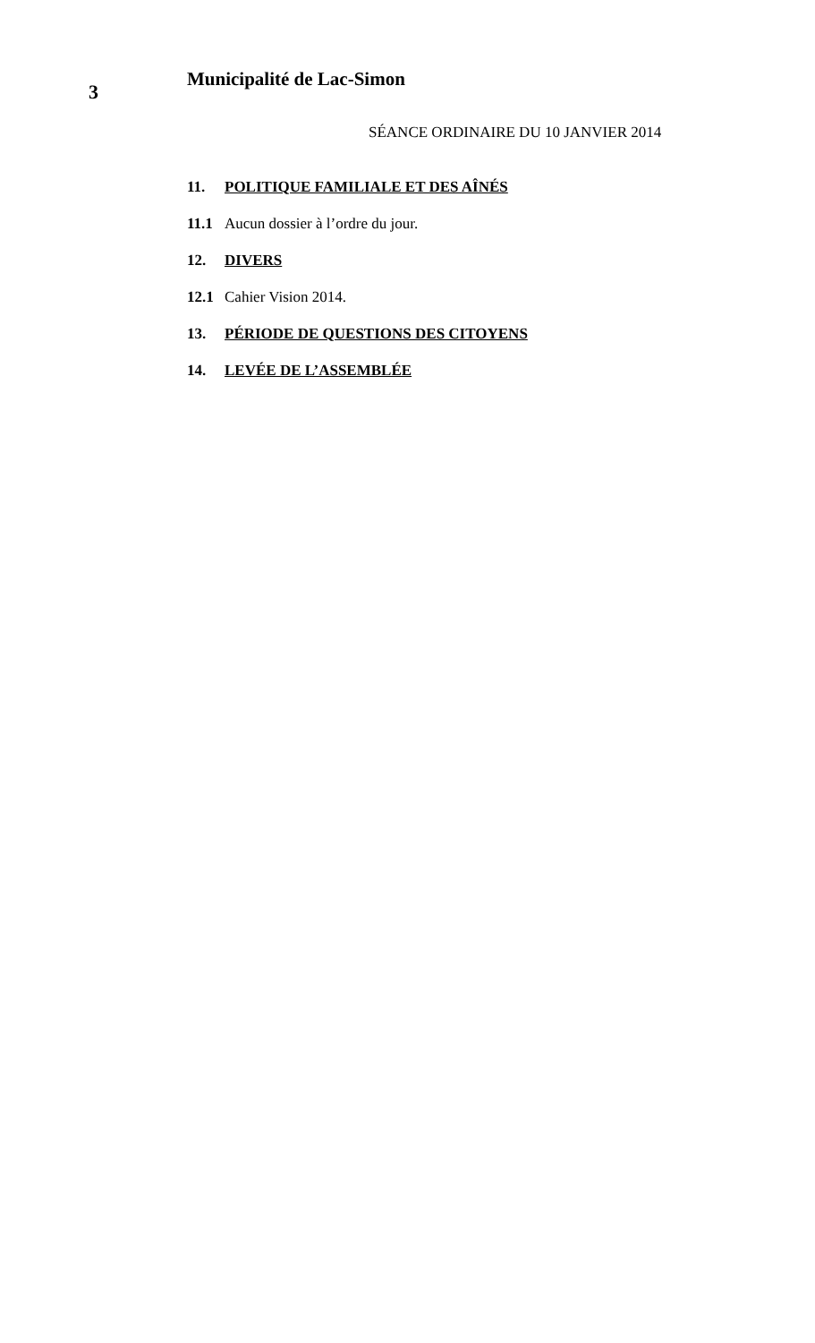3
Municipalité de Lac-Simon
SÉANCE ORDINAIRE DU 10 JANVIER 2014
11. POLITIQUE FAMILIALE ET DES AÎNÉS
11.1 Aucun dossier à l’ordre du jour.
12. DIVERS
12.1 Cahier Vision 2014.
13. PÉRIODE DE QUESTIONS DES CITOYENS
14. LEVÉE DE L’ASSEMBLÉE